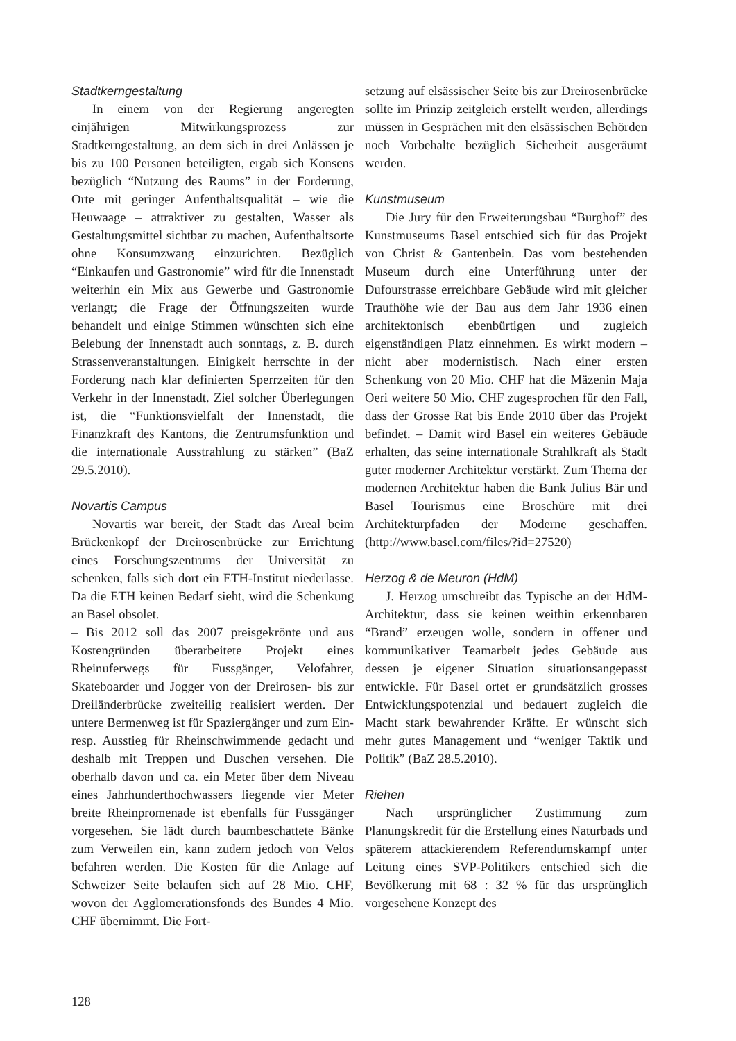Stadtkerngestaltung
In einem von der Regierung angeregten einjährigen Mitwirkungsprozess zur Stadtkerngestaltung, an dem sich in drei Anlässen je bis zu 100 Personen beteiligten, ergab sich Konsens bezüglich “Nutzung des Raums” in der Forderung, Orte mit geringer Aufenthaltsqualität – wie die Heuwaage – attraktiver zu gestalten, Wasser als Gestaltungsmittel sichtbar zu machen, Aufenthaltsorte ohne Konsumzwang einzurichten. Bezüglich “Einkaufen und Gastronomie” wird für die Innenstadt weiterhin ein Mix aus Gewerbe und Gastronomie verlangt; die Frage der Öffnungszeiten wurde behandelt und einige Stimmen wünschten sich eine Belebung der Innenstadt auch sonntags, z. B. durch Strassenveranstaltungen. Einigkeit herrschte in der Forderung nach klar definierten Sperrzeiten für den Verkehr in der Innenstadt. Ziel solcher Überlegungen ist, die “Funktionsvielfalt der Innenstadt, die Finanzkraft des Kantons, die Zentrumsfunktion und die internationale Ausstrahlung zu stärken” (BaZ 29.5.2010).
Novartis Campus
Novartis war bereit, der Stadt das Areal beim Brückenkopf der Dreirosenbrücke zur Errichtung eines Forschungszentrums der Universität zu schenken, falls sich dort ein ETH-Institut niederlasse. Da die ETH keinen Bedarf sieht, wird die Schenkung an Basel obsolet.
– Bis 2012 soll das 2007 preisgekrönte und aus Kostengründen überarbeitete Projekt eines Rheinuferwegs für Fussgänger, Velofahrer, Skateboarder und Jogger von der Dreirosen- bis zur Dreiländerbrücke zweiteilig realisiert werden. Der untere Bermenweg ist für Spaziergänger und zum Ein- resp. Ausstieg für Rheinschwimmende gedacht und deshalb mit Treppen und Duschen versehen. Die oberhalb davon und ca. ein Meter über dem Niveau eines Jahrhunderthochwassers liegende vier Meter breite Rheinpromenade ist ebenfalls für Fussgänger vorgesehen. Sie lädt durch baumbeschattete Bänke zum Verweilen ein, kann zudem jedoch von Velos befahren werden. Die Kosten für die Anlage auf Schweizer Seite belaufen sich auf 28 Mio. CHF, wovon der Agglomerationsfonds des Bundes 4 Mio. CHF übernimmt. Die Fort-
setzung auf elsässischer Seite bis zur Dreirosenbrücke sollte im Prinzip zeitgleich erstellt werden, allerdings müssen in Gesprächen mit den elsässischen Behörden noch Vorbehalte bezüglich Sicherheit ausgeräumt werden.
Kunstmuseum
Die Jury für den Erweiterungsbau “Burghof” des Kunstmuseums Basel entschied sich für das Projekt von Christ & Gantenbein. Das vom bestehenden Museum durch eine Unterführung unter der Dufourstrasse erreichbare Gebäude wird mit gleicher Traufhöhe wie der Bau aus dem Jahr 1936 einen architektonisch ebenbürtigen und zugleich eigenständigen Platz einnehmen. Es wirkt modern – nicht aber modernistisch. Nach einer ersten Schenkung von 20 Mio. CHF hat die Mäzenin Maja Oeri weitere 50 Mio. CHF zugesprochen für den Fall, dass der Grosse Rat bis Ende 2010 über das Projekt befindet. – Damit wird Basel ein weiteres Gebäude erhalten, das seine internationale Strahlkraft als Stadt guter moderner Architektur verstärkt. Zum Thema der modernen Architektur haben die Bank Julius Bär und Basel Tourismus eine Broschüre mit drei Architekturpfaden der Moderne geschaffen. (http://www.basel.com/files/?id=27520)
Herzog & de Meuron (HdM)
J. Herzog umschreibt das Typische an der HdM-Architektur, dass sie keinen weithin erkennbaren “Brand” erzeugen wolle, sondern in offener und kommunikativer Teamarbeit jedes Gebäude aus dessen je eigener Situation situationsangepasst entwickle. Für Basel ortet er grundsätzlich grosses Entwicklungspotenzial und bedauert zugleich die Macht stark bewahrender Kräfte. Er wünscht sich mehr gutes Management und “weniger Taktik und Politik” (BaZ 28.5.2010).
Riehen
Nach ursprünglicher Zustimmung zum Planungskredit für die Erstellung eines Naturbads und späterem attackierendem Referendumskampf unter Leitung eines SVP-Politikers entschied sich die Bevölkerung mit 68 : 32 % für das ursprünglich vorgesehene Konzept des
128